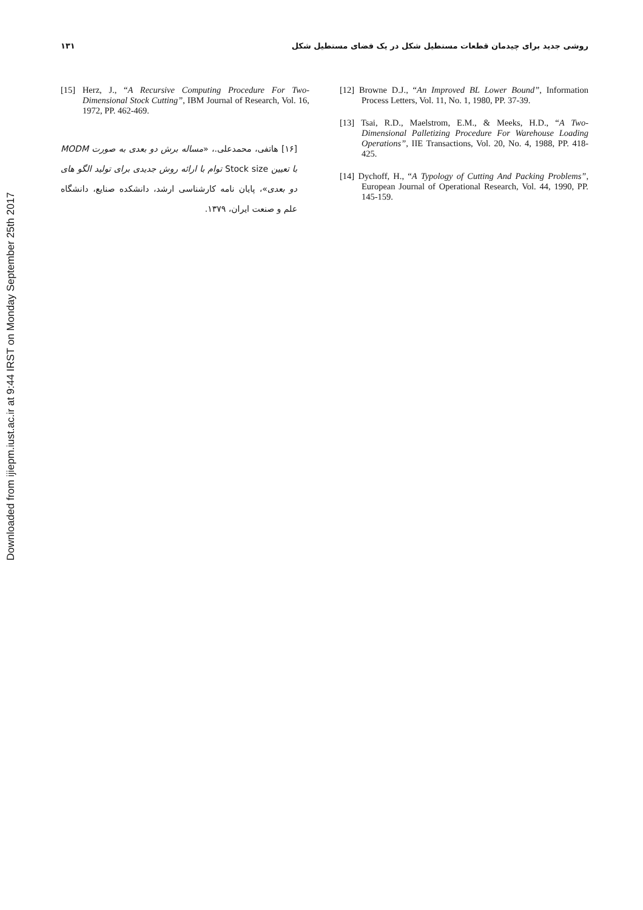Downloaded from ijiepm.iust.ac.ir at 9:44 IRST on Monday September 25th 2017
روشی جدید برای چیدمان قطعات مستطیل شکل در یک فضای مستطیل شکل
۱۳۱
[12] Browne D.J., “An Improved BL Lower Bound”, Information Process Letters, Vol. 11, No. 1, 1980, PP. 37-39.
[13] Tsai, R.D., Maelstrom, E.M., & Meeks, H.D., “A Two-Dimensional Palletizing Procedure For Warehouse Loading Operations”, IIE Transactions, Vol. 20, No. 4, 1988, PP. 418-425.
[14] Dychoff, H., “A Typology of Cutting And Packing Problems”, European Journal of Operational Research, Vol. 44, 1990, PP. 145-159.
[15] Herz, J., “A Recursive Computing Procedure For Two-Dimensional Stock Cutting”, IBM Journal of Research, Vol. 16, 1972, PP. 462-469.
[۱۶] هاتفی، محمدعلی.، «مساله برش دو بعدی به صورت MODM با تعیین Stock size توام با ارائه روش جدیدی برای تولید الگو های دو بعدی»، پایان نامه کارشناسی ارشد، دانشکده صنایع، دانشگاه علم و صنعت ایران، ۱۳۷۹.